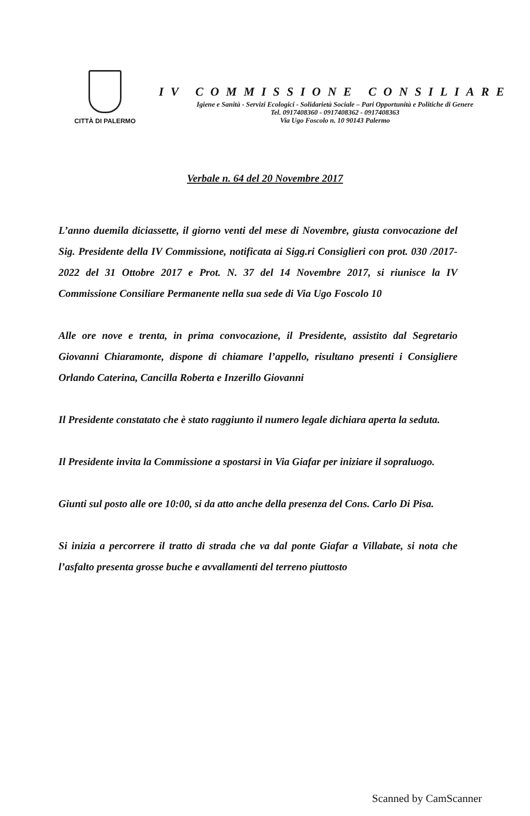CITTÀ DI PALERMO
IV COMMISSIONE CONSILIARE
Igiene e Sanità - Servizi Ecologici - Solidarietà Sociale – Pari Opportunità e Politiche di Genere
Tel. 0917408360 - 0917408362 - 0917408363
Via Ugo Foscolo n. 10 90143 Palermo
Verbale n. 64 del 20 Novembre 2017
L’anno duemila diciassette, il giorno venti del mese di Novembre, giusta convocazione del Sig. Presidente della IV Commissione, notificata ai Sigg.ri Consiglieri con prot. 030 /2017-2022 del 31 Ottobre 2017 e Prot. N. 37 del 14 Novembre 2017, si riunisce la IV Commissione Consiliare Permanente nella sua sede di Via Ugo Foscolo 10
Alle ore nove e trenta, in prima convocazione, il Presidente, assistito dal Segretario Giovanni Chiaramonte, dispone di chiamare l’appello, risultano presenti i Consigliere Orlando Caterina, Cancilla Roberta e Inzerillo Giovanni
Il Presidente constatato che è stato raggiunto il numero legale dichiara aperta la seduta.
Il Presidente invita la Commissione a spostarsi in Via Giafar per iniziare il sopraluogo.
Giunti sul posto alle ore 10:00, si da atto anche della presenza del Cons. Carlo Di Pisa.
Si inizia a percorrere il tratto di strada che va dal ponte Giafar a Villabate, si nota che l’asfalto presenta grosse buche e avvallamenti del terreno piuttosto
Scanned by CamScanner